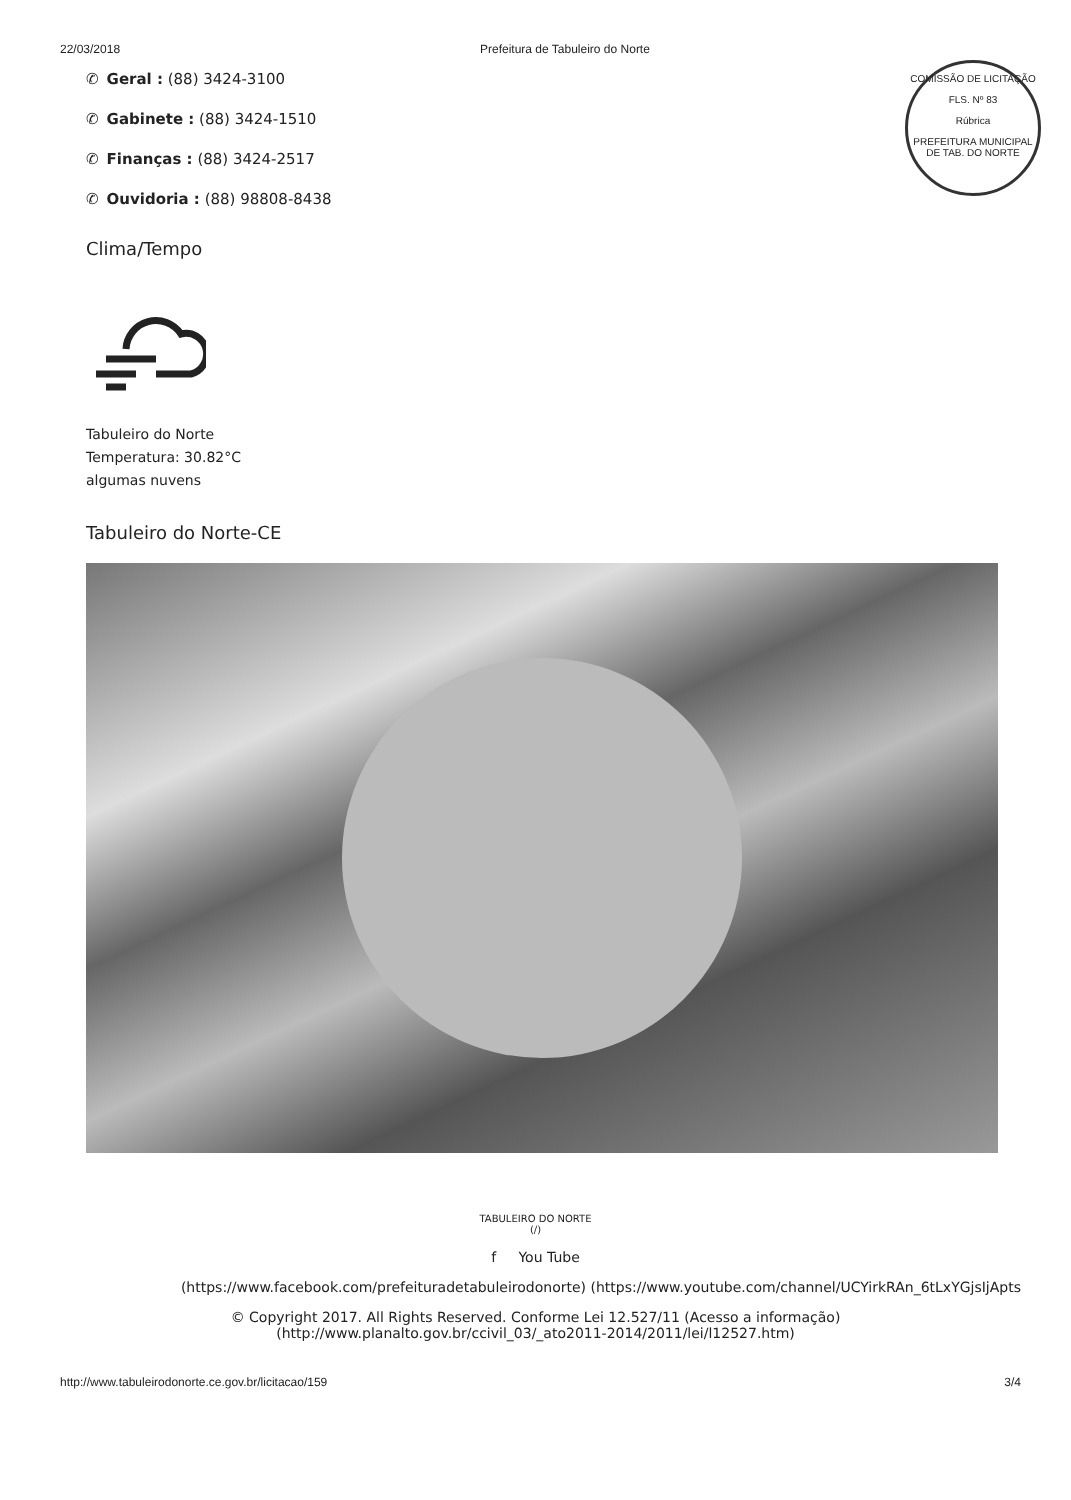22/03/2018 Prefeitura de Tabuleiro do Norte
COMISSÃO DE LICITAÇÃO
FLS. Nº 83
Rúbrica
PREFEITURA MUNICIPAL DE TAB. DO NORTE
✆ Geral : (88) 3424-3100
✆ Gabinete : (88) 3424-1510
✆ Finanças : (88) 3424-2517
✆ Ouvidoria : (88) 98808-8438
Clima/Tempo
Tabuleiro do Norte
Temperatura: 30.82°C
algumas nuvens
Tabuleiro do Norte-CE
TABULEIRO DO NORTE
(/)
f You Tube
(https://www.facebook.com/prefeituradetabuleirodonorte) (https://www.youtube.com/channel/UCYirkRAn_6tLxYGjsIjApts
© Copyright 2017. All Rights Reserved. Conforme Lei 12.527/11 (Acesso a informação)
(http://www.planalto.gov.br/ccivil_03/_ato2011-2014/2011/lei/l12527.htm)
http://www.tabuleirodonorte.ce.gov.br/licitacao/159 3/4